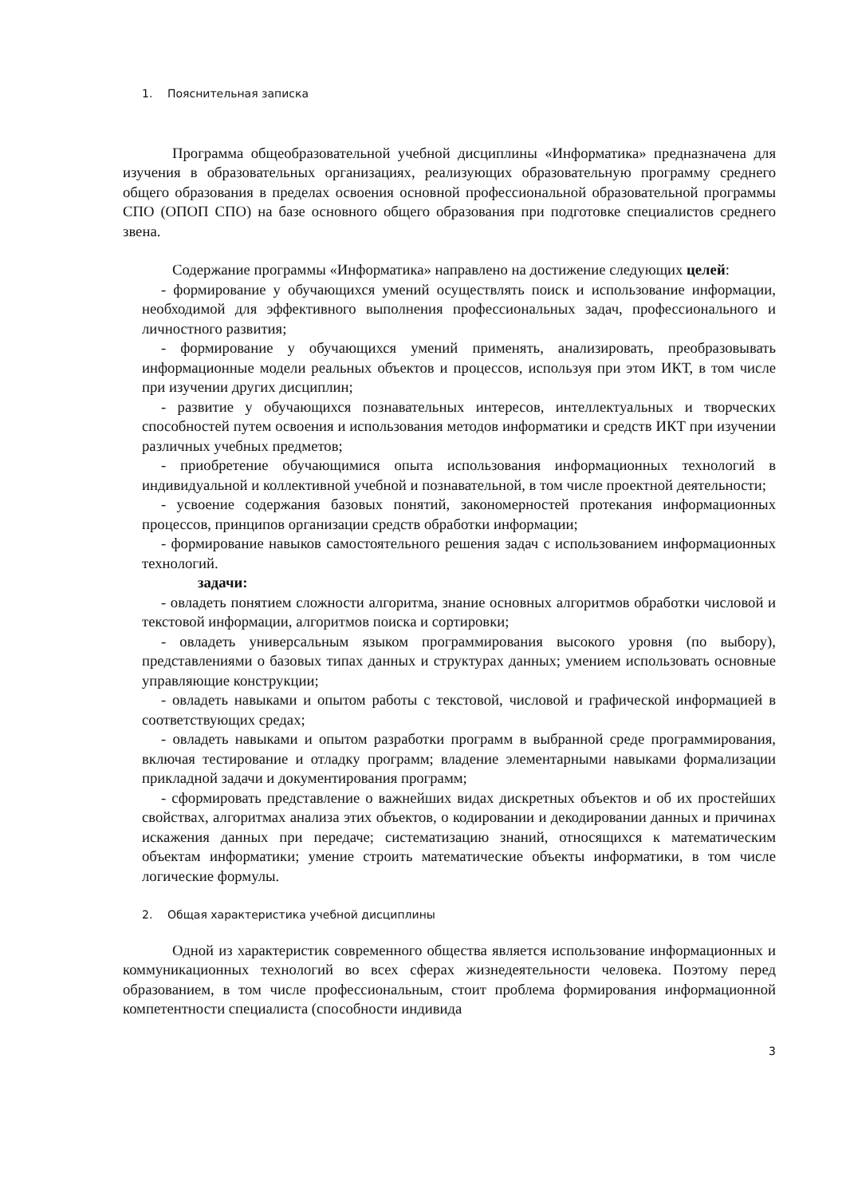1. Пояснительная записка
Программа общеобразовательной учебной дисциплины «Информатика» предназначена для изучения в образовательных организациях, реализующих образовательную программу среднего общего образования в пределах освоения основной профессиональной образовательной программы СПО (ОПОП СПО) на базе основного общего образования при подготовке специалистов среднего звена.
Содержание программы «Информатика» направлено на достижение следующих целей:
- формирование у обучающихся умений осуществлять поиск и использование информации, необходимой для эффективного выполнения профессиональных задач, профессионального и личностного развития;
- формирование у обучающихся умений применять, анализировать, преобразовывать информационные модели реальных объектов и процессов, используя при этом ИКТ, в том числе при изучении других дисциплин;
- развитие у обучающихся познавательных интересов, интеллектуальных и творческих способностей путем освоения и использования методов информатики и средств ИКТ при изучении различных учебных предметов;
- приобретение обучающимися опыта использования информационных технологий в индивидуальной и коллективной учебной и познавательной, в том числе проектной деятельности;
- усвоение содержания базовых понятий, закономерностей протекания информационных процессов, принципов организации средств обработки информации;
- формирование навыков самостоятельного решения задач с использованием информационных технологий.
задачи:
- овладеть понятием сложности алгоритма, знание основных алгоритмов обработки числовой и текстовой информации, алгоритмов поиска и сортировки;
- овладеть универсальным языком программирования высокого уровня (по выбору), представлениями о базовых типах данных и структурах данных; умением использовать основные управляющие конструкции;
- овладеть навыками и опытом работы с текстовой, числовой и графической информацией в соответствующих средах;
- овладеть навыками и опытом разработки программ в выбранной среде программирования, включая тестирование и отладку программ; владение элементарными навыками формализации прикладной задачи и документирования программ;
- сформировать представление о важнейших видах дискретных объектов и об их простейших свойствах, алгоритмах анализа этих объектов, о кодировании и декодировании данных и причинах искажения данных при передаче; систематизацию знаний, относящихся к математическим объектам информатики; умение строить математические объекты информатики, в том числе логические формулы.
2. Общая характеристика учебной дисциплины
Одной из характеристик современного общества является использование информационных и коммуникационных технологий во всех сферах жизнедеятельности человека. Поэтому перед образованием, в том числе профессиональным, стоит проблема формирования информационной компетентности специалиста (способности индивида
3